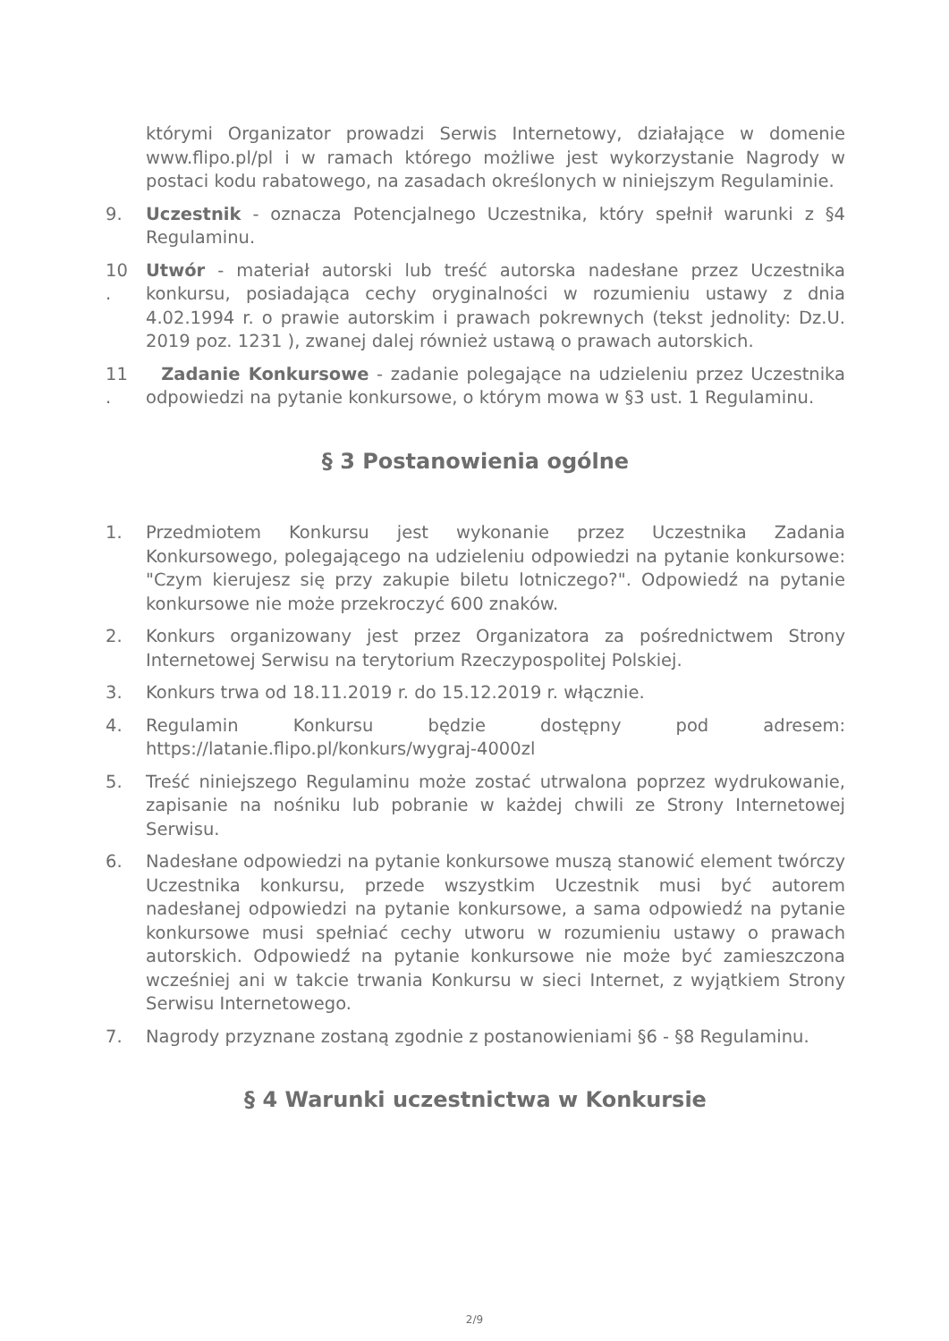którymi Organizator prowadzi Serwis Internetowy, działające w domenie www.flipo.pl/pl i w ramach którego możliwe jest wykorzystanie Nagrody w postaci kodu rabatowego, na zasadach określonych w niniejszym Regulaminie.
9. Uczestnik - oznacza Potencjalnego Uczestnika, który spełnił warunki z §4 Regulaminu.
10
.
Utwór - materiał autorski lub treść autorska nadesłane przez Uczestnika konkursu, posiadająca cechy oryginalności w rozumieniu ustawy z dnia 4.02.1994 r. o prawie autorskim i prawach pokrewnych (tekst jednolity: Dz.U. 2019 poz. 1231 ), zwanej dalej również ustawą o prawach autorskich.
11
.
Zadanie Konkursowe - zadanie polegające na udzieleniu przez Uczestnika odpowiedzi na pytanie konkursowe, o którym mowa w §3 ust. 1 Regulaminu.
§ 3 Postanowienia ogólne
1. Przedmiotem Konkursu jest wykonanie przez Uczestnika Zadania Konkursowego, polegającego na udzieleniu odpowiedzi na pytanie konkursowe: "Czym kierujesz się przy zakupie biletu lotniczego?". Odpowiedź na pytanie konkursowe nie może przekroczyć 600 znaków.
2. Konkurs organizowany jest przez Organizatora za pośrednictwem Strony Internetowej Serwisu na terytorium Rzeczypospolitej Polskiej.
3. Konkurs trwa od 18.11.2019 r. do 15.12.2019 r. włącznie.
4. Regulamin Konkursu będzie dostępny pod adresem: https://latanie.flipo.pl/konkurs/wygraj-4000zl
5. Treść niniejszego Regulaminu może zostać utrwalona poprzez wydrukowanie, zapisanie na nośniku lub pobranie w każdej chwili ze Strony Internetowej Serwisu.
6. Nadesłane odpowiedzi na pytanie konkursowe muszą stanowić element twórczy Uczestnika konkursu, przede wszystkim Uczestnik musi być autorem nadesłanej odpowiedzi na pytanie konkursowe, a sama odpowiedź na pytanie konkursowe musi spełniać cechy utworu w rozumieniu ustawy o prawach autorskich. Odpowiedź na pytanie konkursowe nie może być zamieszczona wcześniej ani w takcie trwania Konkursu w sieci Internet, z wyjątkiem Strony Serwisu Internetowego.
7. Nagrody przyznane zostaną zgodnie z postanowieniami §6 - §8 Regulaminu.
§ 4 Warunki uczestnictwa w Konkursie
2/9